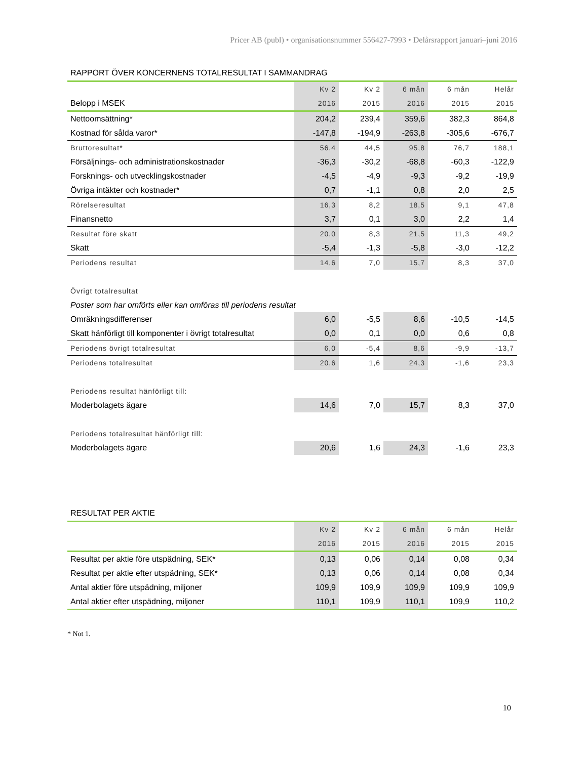Pricer AB (publ) • organisationsnummer 556427-7993 • Delårsrapport januari–juni 2016
RAPPORT ÖVER KONCERNENS TOTALRESULTAT I SAMMANDRAG
| | Kv 2 | Kv 2 | 6 mån | 6 mån | Helår |
| --- | --- | --- | --- | --- | --- |
| Belopp i MSEK | 2016 | 2015 | 2016 | 2015 | 2015 |
| Nettoomsättning* | 204,2 | 239,4 | 359,6 | 382,3 | 864,8 |
| Kostnad för sålda varor* | -147,8 | -194,9 | -263,8 | -305,6 | -676,7 |
| Bruttoresultat* | 56,4 | 44,5 | 95,8 | 76,7 | 188,1 |
| Försäljnings- och administrationskostnader | -36,3 | -30,2 | -68,8 | -60,3 | -122,9 |
| Forsknings- och utvecklingskostnader | -4,5 | -4,9 | -9,3 | -9,2 | -19,9 |
| Övriga intäkter och kostnader* | 0,7 | -1,1 | 0,8 | 2,0 | 2,5 |
| Rörelseresultat | 16,3 | 8,2 | 18,5 | 9,1 | 47,8 |
| Finansnetto | 3,7 | 0,1 | 3,0 | 2,2 | 1,4 |
| Resultat före skatt | 20,0 | 8,3 | 21,5 | 11,3 | 49,2 |
| Skatt | -5,4 | -1,3 | -5,8 | -3,0 | -12,2 |
| Periodens resultat | 14,6 | 7,0 | 15,7 | 8,3 | 37,0 |
| Övrigt totalresultat | | | | | |
| Poster som har omförts eller kan omföras till periodens resultat | | | | | |
| Omräkningsdifferenser | 6,0 | -5,5 | 8,6 | -10,5 | -14,5 |
| Skatt hänförligt till komponenter i övrigt totalresultat | 0,0 | 0,1 | 0,0 | 0,6 | 0,8 |
| Periodens övrigt totalresultat | 6,0 | -5,4 | 8,6 | -9,9 | -13,7 |
| Periodens totalresultat | 20,6 | 1,6 | 24,3 | -1,6 | 23,3 |
| Periodens resultat hänförligt till: | | | | | |
| Moderbolagets ägare | 14,6 | 7,0 | 15,7 | 8,3 | 37,0 |
| Periodens totalresultat hänförligt till: | | | | | |
| Moderbolagets ägare | 20,6 | 1,6 | 24,3 | -1,6 | 23,3 |
RESULTAT PER AKTIE
| | Kv 2 | Kv 2 | 6 mån | 6 mån | Helår |
| --- | --- | --- | --- | --- | --- |
| | 2016 | 2015 | 2016 | 2015 | 2015 |
| Resultat per aktie före utspädning, SEK* | 0,13 | 0,06 | 0,14 | 0,08 | 0,34 |
| Resultat per aktie efter utspädning, SEK* | 0,13 | 0,06 | 0,14 | 0,08 | 0,34 |
| Antal aktier före utspädning, miljoner | 109,9 | 109,9 | 109,9 | 109,9 | 109,9 |
| Antal aktier efter utspädning, miljoner | 110,1 | 109,9 | 110,1 | 109,9 | 110,2 |
* Not 1.
10